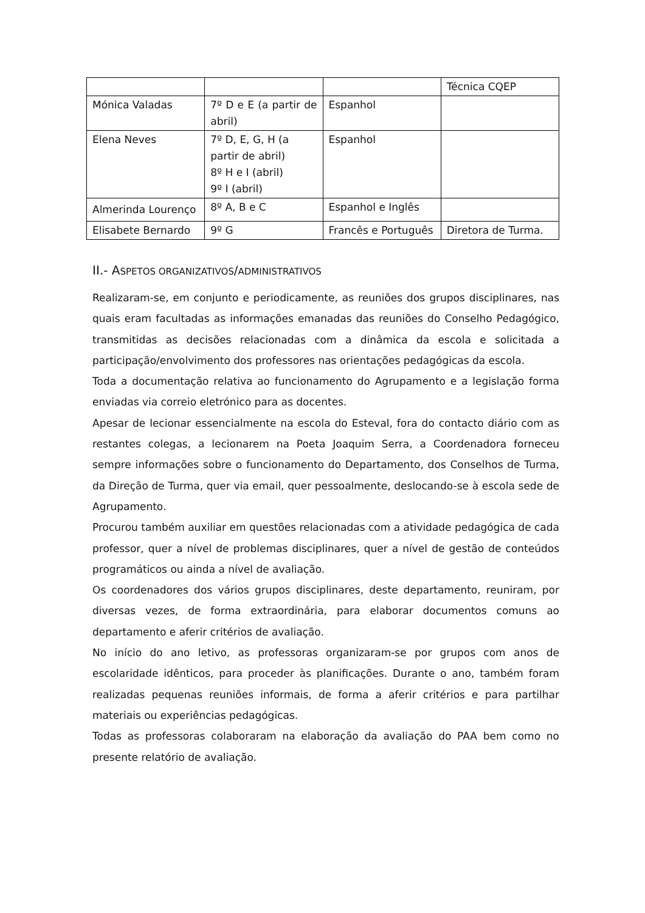| | | | Técnica CQEP |
| Mónica Valadas | 7º D e E (a partir de abril) | Espanhol | |
| Elena Neves | 7º D, E, G, H (a partir de abril) 8º H e I (abril) 9º I (abril) | Espanhol | |
| Almerinda Lourenço | 8º A, B e C | Espanhol e Inglês | |
| Elisabete Bernardo | 9º G | Francês e Português | Diretora de Turma. |
II.- ASPETOS ORGANIZATIVOS/ADMINISTRATIVOS
Realizaram-se, em conjunto e periodicamente, as reuniões dos grupos disciplinares, nas quais eram facultadas as informações emanadas das reuniões do Conselho Pedagógico, transmitidas as decisões relacionadas com a dinâmica da escola e solicitada a participação/envolvimento dos professores nas orientações pedagógicas da escola.
Toda a documentação relativa ao funcionamento do Agrupamento e a legislação forma enviadas via correio eletrónico para as docentes.
Apesar de lecionar essencialmente na escola do Esteval, fora do contacto diário com as restantes colegas, a lecionarem na Poeta Joaquim Serra, a Coordenadora forneceu sempre informações sobre o funcionamento do Departamento, dos Conselhos de Turma, da Direção de Turma, quer via email, quer pessoalmente, deslocando-se à escola sede de Agrupamento.
Procurou também auxiliar em questões relacionadas com a atividade pedagógica de cada professor, quer a nível de problemas disciplinares, quer a nível de gestão de conteúdos programáticos ou ainda a nível de avaliação.
Os coordenadores dos vários grupos disciplinares, deste departamento, reuniram, por diversas vezes, de forma extraordinária, para elaborar documentos comuns ao departamento e aferir critérios de avaliação.
No início do ano letivo, as professoras organizaram-se por grupos com anos de escolaridade idênticos, para proceder às planificações. Durante o ano, também foram realizadas pequenas reuniões informais, de forma a aferir critérios e para partilhar materiais ou experiências pedagógicas.
Todas as professoras colaboraram na elaboração da avaliação do PAA bem como no presente relatório de avaliação.